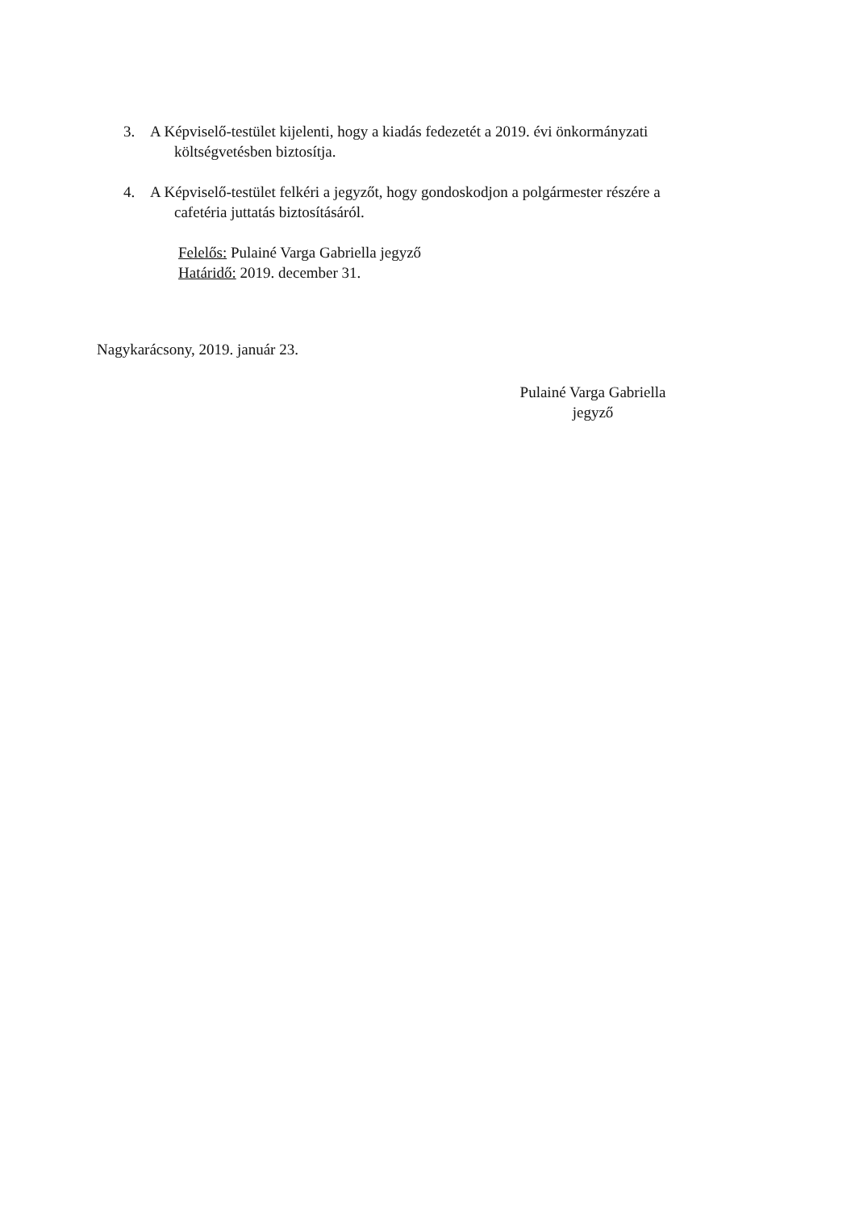3. A Képviselő-testület kijelenti, hogy a kiadás fedezetét a 2019. évi önkormányzati
költségvetésben biztosítja.
4. A Képviselő-testület felkéri a jegyzőt, hogy gondoskodjon a polgármester részére a
cafetéria juttatás biztosításáról.
Felelős: Pulainé Varga Gabriella jegyző
Határidő: 2019. december 31.
Nagykarácsony, 2019. január 23.
Pulainé Varga Gabriella
jegyző